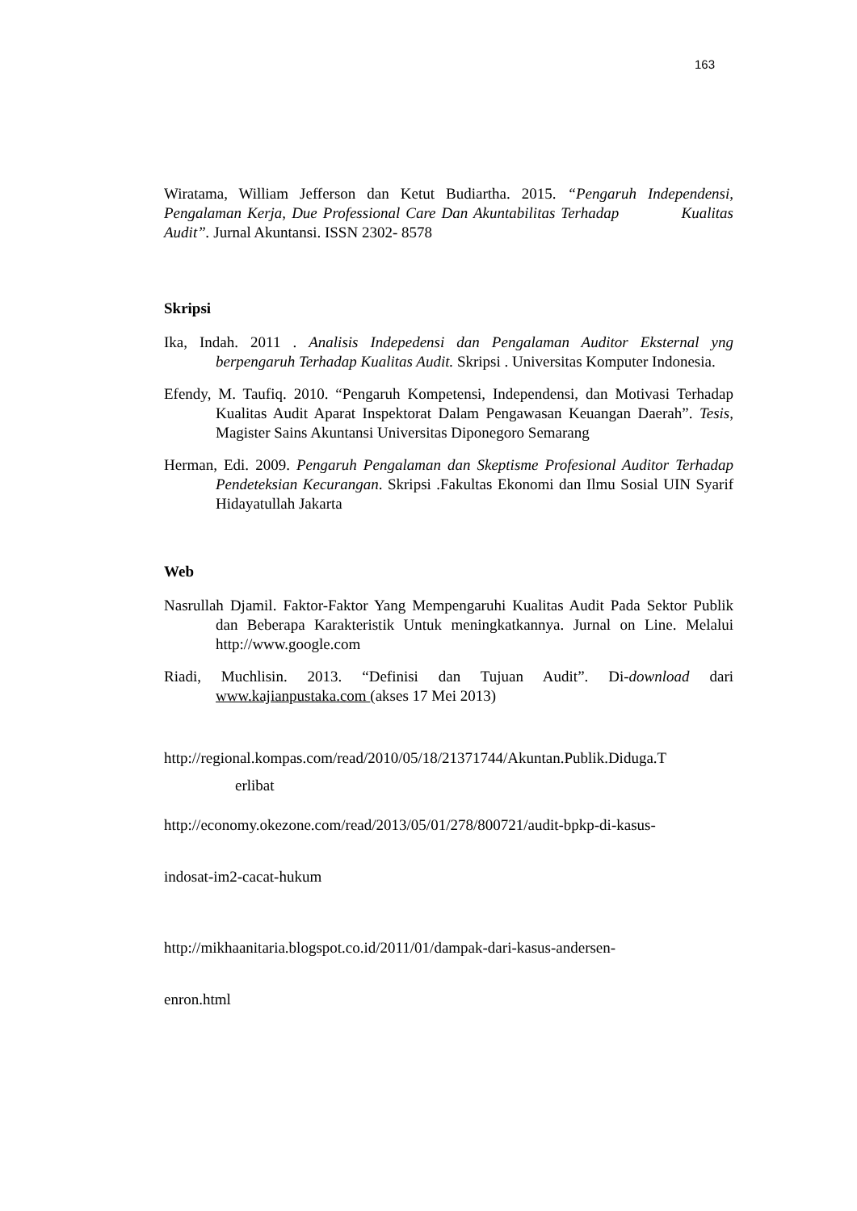163
Wiratama, William Jefferson dan Ketut Budiartha. 2015. “Pengaruh Independensi, Pengalaman Kerja, Due Professional Care Dan Akuntabilitas Terhadap Kualitas Audit”. Jurnal Akuntansi. ISSN 2302- 8578
Skripsi
Ika, Indah. 2011 . Analisis Indepedensi dan Pengalaman Auditor Eksternal yng berpengaruh Terhadap Kualitas Audit. Skripsi . Universitas Komputer Indonesia.
Efendy, M. Taufiq. 2010. “Pengaruh Kompetensi, Independensi, dan Motivasi Terhadap Kualitas Audit Aparat Inspektorat Dalam Pengawasan Keuangan Daerah”. Tesis, Magister Sains Akuntansi Universitas Diponegoro Semarang
Herman, Edi. 2009. Pengaruh Pengalaman dan Skeptisme Profesional Auditor Terhadap Pendeteksian Kecurangan. Skripsi .Fakultas Ekonomi dan Ilmu Sosial UIN Syarif Hidayatullah Jakarta
Web
Nasrullah Djamil. Faktor-Faktor Yang Mempengaruhi Kualitas Audit Pada Sektor Publik dan Beberapa Karakteristik Untuk meningkatkannya. Jurnal on Line. Melalui http://www.google.com
Riadi, Muchlisin. 2013. “Definisi dan Tujuan Audit”. Di-download dari www.kajianpustaka.com (akses 17 Mei 2013)
http://regional.kompas.com/read/2010/05/18/21371744/Akuntan.Publik.Diduga.T
erlibat
http://economy.okezone.com/read/2013/05/01/278/800721/audit-bpkp-di-kasus-
indosat-im2-cacat-hukum
http://mikhaanitaria.blogspot.co.id/2011/01/dampak-dari-kasus-andersen-
enron.html